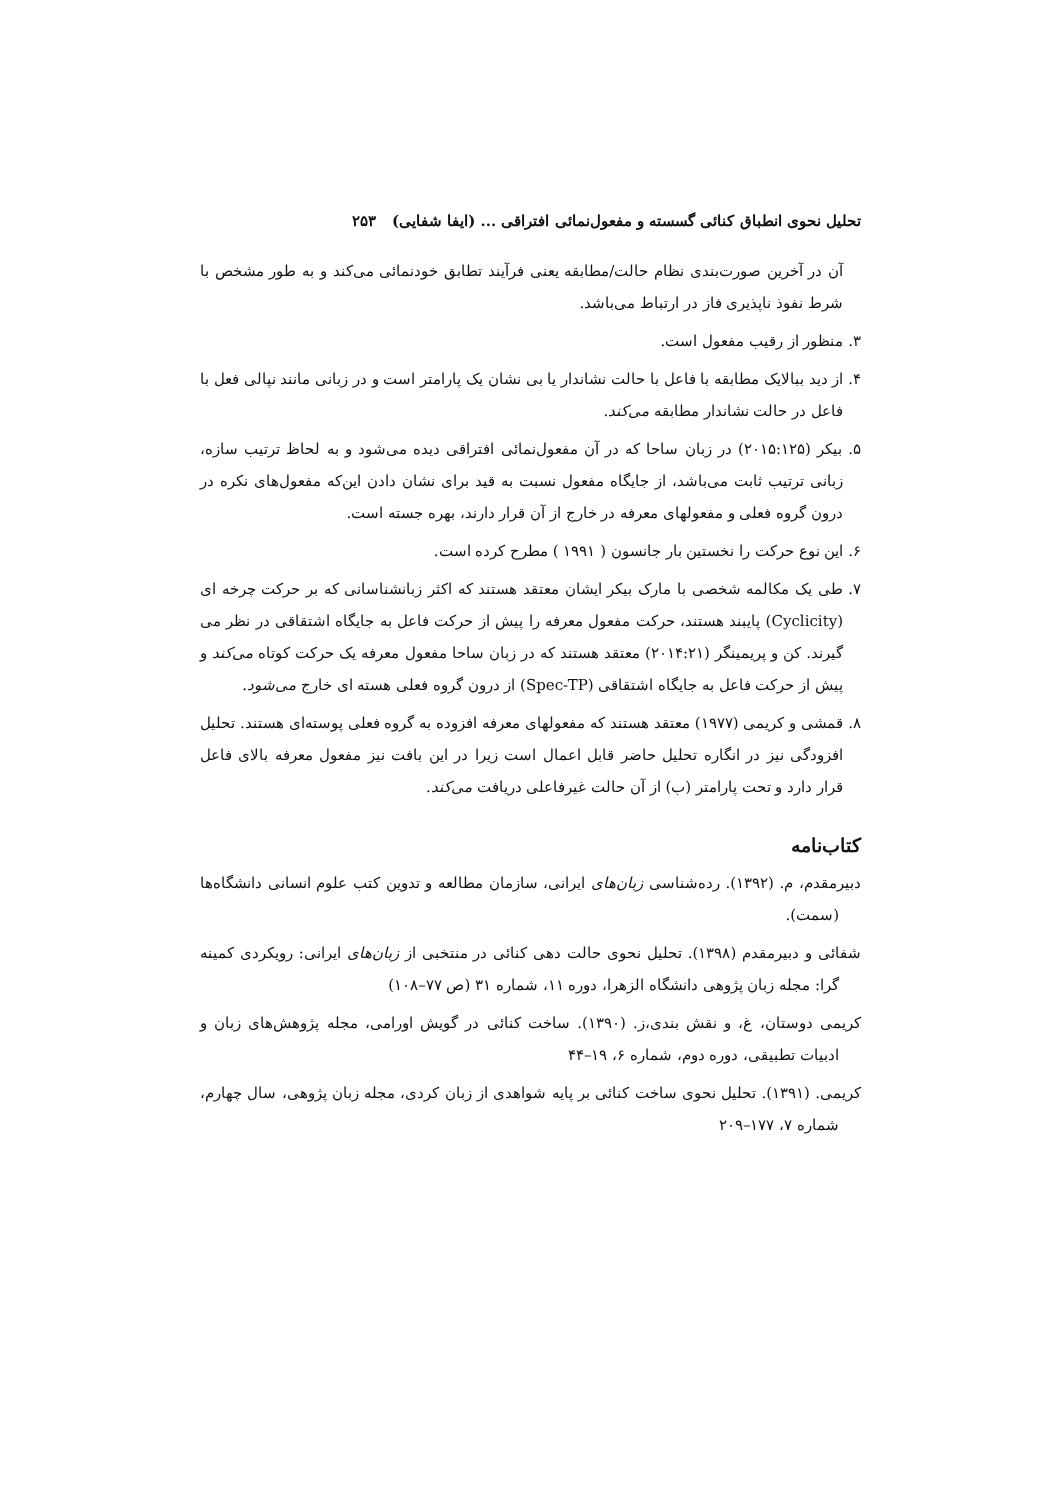تحلیل نحوی انطباق کنائی گسسته و مفعول‌نمائی افتراقی ... (ایفا شفایی) ۲۵۳
آن در آخرین صورت‌بندی نظام حالت/مطابقه یعنی فرآیند تطابق خودنمائی می‌کند و به طور مشخص با شرط نفوذ ناپذیری فاز در ارتباط می‌باشد.
۳. منظور از رقیب مفعول است.
۴. از دید ببالایک مطابقه با فاعل با حالت نشاندار یا بی نشان یک پارامتر است و در زبانی مانند نپالی فعل با فاعل در حالت نشاندار مطابقه می‌کند.
۵. بیکر (۲۰۱۵:۱۲۵) در زبان ساحا که در آن مفعول‌نمائی افتراقی دیده می‌شود و به لحاظ ترتیب سازه، زبانی ترتیب ثابت می‌باشد، از جایگاه مفعول نسبت به قید برای نشان دادن این‌که مفعول‌های نکره در درون گروه فعلی و مفعولهای معرفه در خارج از آن قرار دارند، بهره جسته است.
۶. این نوع حرکت را نخستین بار جانسون ( ۱۹۹۱ ) مطرح کرده است.
۷. طی یک مکالمه شخصی با مارک بیکر ایشان معتقد هستند که اکثر زبانشناسانی که بر حرکت چرخه ای (Cyclicity) پایبند هستند، حرکت مفعول معرفه را پیش از حرکت فاعل به جایگاه اشتقاقی در نظر می گیرند. کن و پریمینگر (۲۰۱۴:۲۱) معتقد هستند که در زبان ساحا مفعول معرفه یک حرکت کوتاه می‌کند و پیش از حرکت فاعل به جایگاه اشتقاقی (Spec-TP) از درون گروه فعلی هسته ای خارج می‌شود.
۸. قمشی و کریمی (۱۹۷۷) معتقد هستند که مفعولهای معرفه افزوده به گروه فعلی پوسته‌ای هستند. تحلیل افزودگی نیز در انگاره تحلیل حاضر قابل اعمال است زیرا در این بافت نیز مفعول معرفه بالای فاعل قرار دارد و تحت پارامتر (ب) از آن حالت غیرفاعلی دریافت می‌کند.
کتاب‌نامه
دبیرمقدم، م. (۱۳۹۲). رده‌شناسی زبان‌های ایرانی، سازمان مطالعه و تدوین کتب علوم انسانی دانشگاه‌ها (سمت).
شفائی و دبیرمقدم (۱۳۹۸). تحلیل نحوی حالت دهی کنائی در منتخبی از زبان‌های ایرانی: رویکردی کمینه گرا: مجله زبان پژوهی دانشگاه الزهرا، دوره ۱۱، شماره ۳۱ (ص ۷۷–۱۰۸)
کریمی دوستان، غ، و نقش بندی،ز. (۱۳۹۰). ساخت کنائی در گویش اورامی، مجله پژوهش‌های زبان و ادبیات تطبیقی، دوره دوم، شماره ۶، ۱۹–۴۴
کریمی. (۱۳۹۱). تحلیل نحوی ساخت کنائی بر پایه شواهدی از زبان کردی، مجله زبان پژوهی، سال چهارم، شماره ۷، ۱۷۷–۲۰۹